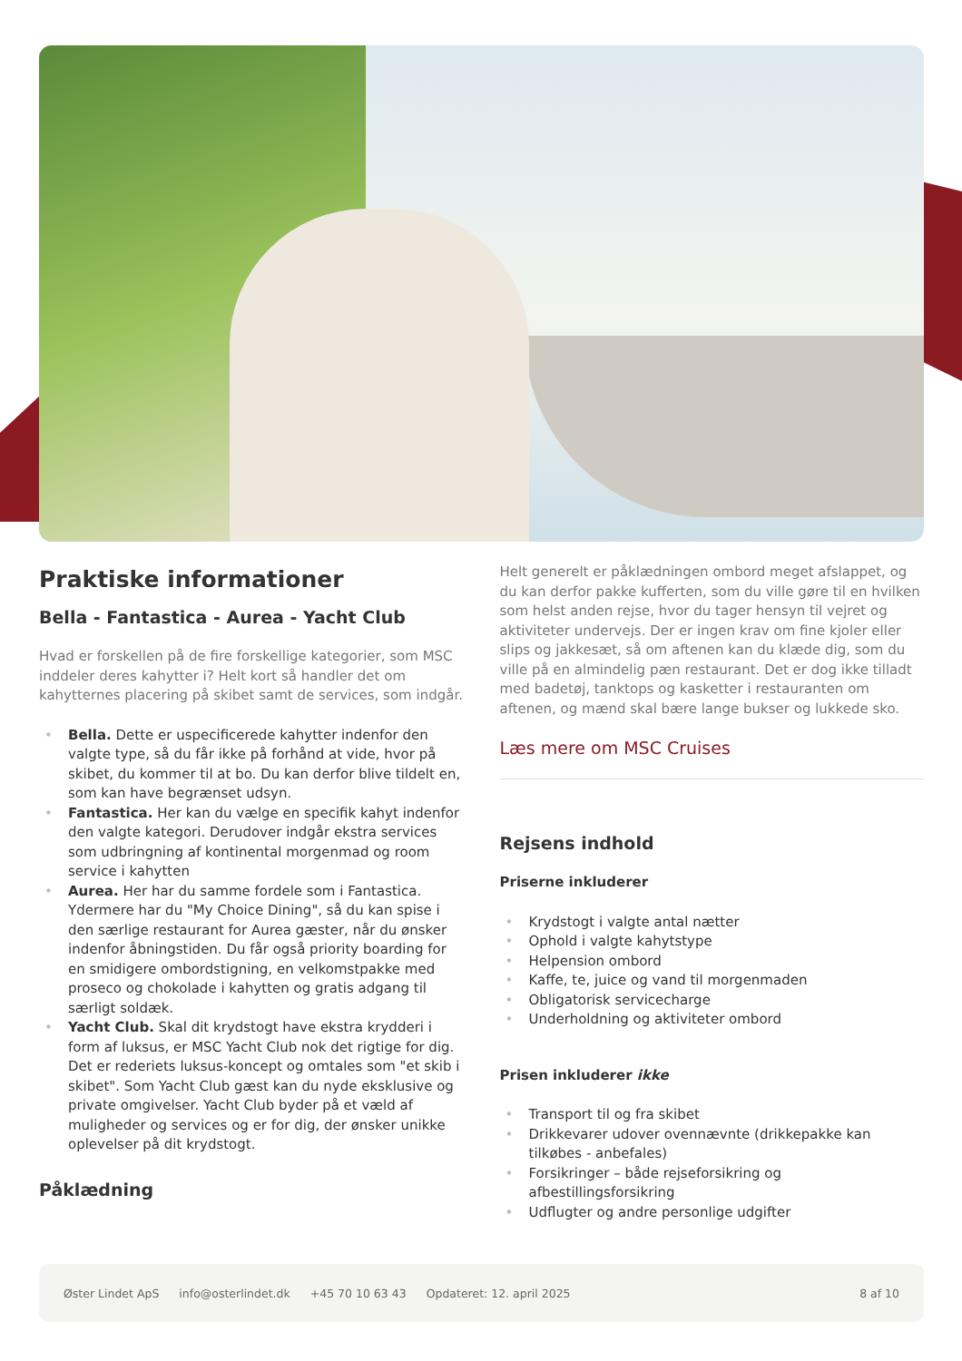Praktiske informationer
Bella - Fantastica - Aurea - Yacht Club
Hvad er forskellen på de fire forskellige kategorier, som MSC inddeler deres kahytter i? Helt kort så handler det om kahytternes placering på skibet samt de services, som indgår.
• Bella. Dette er uspecificerede kahytter indenfor den valgte type, så du får ikke på forhånd at vide, hvor på skibet, du kommer til at bo. Du kan derfor blive tildelt en, som kan have begrænset udsyn.
• Fantastica. Her kan du vælge en specifik kahyt indenfor den valgte kategori. Derudover indgår ekstra services som udbringning af kontinental morgenmad og room service i kahytten
• Aurea. Her har du samme fordele som i Fantastica. Ydermere har du "My Choice Dining", så du kan spise i den særlige restaurant for Aurea gæster, når du ønsker indenfor åbningstiden. Du får også priority boarding for en smidigere ombordstigning, en velkomstpakke med proseco og chokolade i kahytten og gratis adgang til særligt soldæk.
• Yacht Club. Skal dit krydstogt have ekstra krydderi i form af luksus, er MSC Yacht Club nok det rigtige for dig. Det er rederiets luksus-koncept og omtales som "et skib i skibet". Som Yacht Club gæst kan du nyde eksklusive og private omgivelser. Yacht Club byder på et væld af muligheder og services og er for dig, der ønsker unikke oplevelser på dit krydstogt.
Påklædning
Helt generelt er påklædningen ombord meget afslappet, og du kan derfor pakke kufferten, som du ville gøre til en hvilken som helst anden rejse, hvor du tager hensyn til vejret og aktiviteter undervejs. Der er ingen krav om fine kjoler eller slips og jakkesæt, så om aftenen kan du klæde dig, som du ville på en almindelig pæn restaurant. Det er dog ikke tilladt med badetøj, tanktops og kasketter i restauranten om aftenen, og mænd skal bære lange bukser og lukkede sko.
Læs mere om MSC Cruises
Rejsens indhold
Priserne inkluderer
• Krydstogt i valgte antal nætter
• Ophold i valgte kahytstype
• Helpension ombord
• Kaffe, te, juice og vand til morgenmaden
• Obligatorisk servicecharge
• Underholdning og aktiviteter ombord
Prisen inkluderer ikke
• Transport til og fra skibet
• Drikkevarer udover ovennævnte (drikkepakke kan tilkøbes - anbefales)
• Forsikringer – både rejseforsikring og afbestillingsforsikring
• Udflugter og andre personlige udgifter
Øster Lindet ApS info@osterlindet.dk +45 70 10 63 43 Opdateret: 12. april 2025 8 af 10